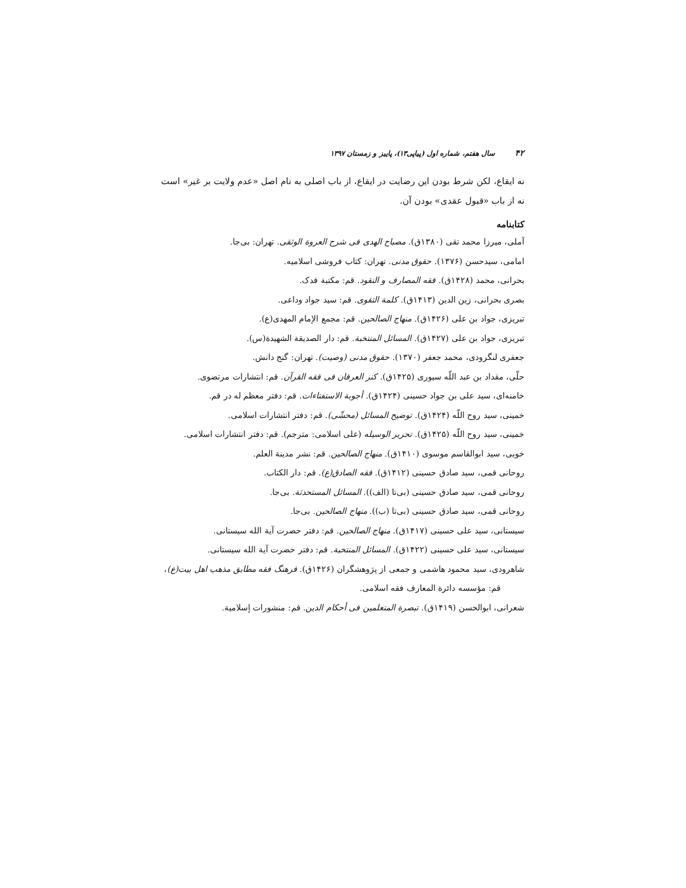۴۲ سال هفتم، شماره اول (پیاپی۱۳)، پاییز و زمستان ۱۳۹۷
نه ایقاع، لکن شرط بودن این رضایت در ایقاع، از باب اصلی به نام اصل «عدم ولایت بر غیر» است نه از باب «قبول عقدی» بودن آن.
کتابنامه
آملی، میرزا محمد تقی (۱۳۸۰ق). مصباح الهدی فی شرح العروة الوثقی. تهران: بی‌جا.
امامی، سیدحسن (۱۳۷۶). حقوق مدنی. تهران: کتاب فروشی اسلامیه.
بحرانی، محمد (۱۴۲۸ق). فقه المصارف و النقود. قم: مکتبة فدک.
بصری بحرانی، زین الدین (۱۴۱۳ق). کلمة التقوی. قم: سید جواد وداعی.
تبریزی، جواد بن علی (۱۴۲۶ق). منهاج الصالحین. قم: مجمع الإمام المهدی(ع).
تبریزی، جواد بن علی (۱۴۲۷ق). المسائل المنتخبة. قم: دار الصدیقة الشهیدة(س).
جعفری لنگرودی، محمد جعفر (۱۳۷۰). حقوق مدنی (وصیت). تهران: گنج دانش.
حلّی، مقداد بن عبد اللّه سیوری (۱۴۲۵ق). کنز العرفان فی فقه القرآن. قم: انتشارات مرتضوی.
خامنه‌ای، سید علی بن جواد حسینی (۱۴۲۴ق). أجوبة الاستفتاءات. قم: دفتر معظم له در قم.
خمینی، سید روح اللّه (۱۴۲۴ق). توضیح المسائل (محشّی). قم: دفتر انتشارات اسلامی.
خمینی، سید روح اللّه (۱۴۲۵ق). تحریر الوسیله (علی اسلامی: مترجم). قم: دفتر انتشارات اسلامی.
خویی، سید ابوالقاسم موسوی (۱۴۱۰ق). منهاج الصالحین. قم: نشر مدینة العلم.
روحانی قمی، سید صادق حسینی (۱۴۱۲ق). فقه الصادق(ع). قم: دار الکتاب.
روحانی قمی، سید صادق حسینی (بی‌تا (الف)). المسائل المستحدثة. بی‌جا.
روحانی قمی، سید صادق حسینی (بی‌تا (ب)). منهاج الصالحین. بی‌جا.
سیستانی، سید علی حسینی (۱۴۱۷ق). منهاج الصالحین. قم: دفتر حضرت آیة الله سیستانی.
سیستانی، سید علی حسینی (۱۴۲۲ق). المسائل المنتخبة. قم: دفتر حضرت آیة الله سیستانی.
شاهرودی، سید محمود هاشمی و جمعی از پژوهشگران (۱۴۲۶ق). فرهنگ فقه مطابق مذهب اهل بیت(ع)، قم: مؤسسه دائرة المعارف فقه اسلامی.
شعرانی، ابوالحسن (۱۴۱۹ق). تبصرة المتعلمین فی أحکام الدین. قم: منشورات إسلامیة.